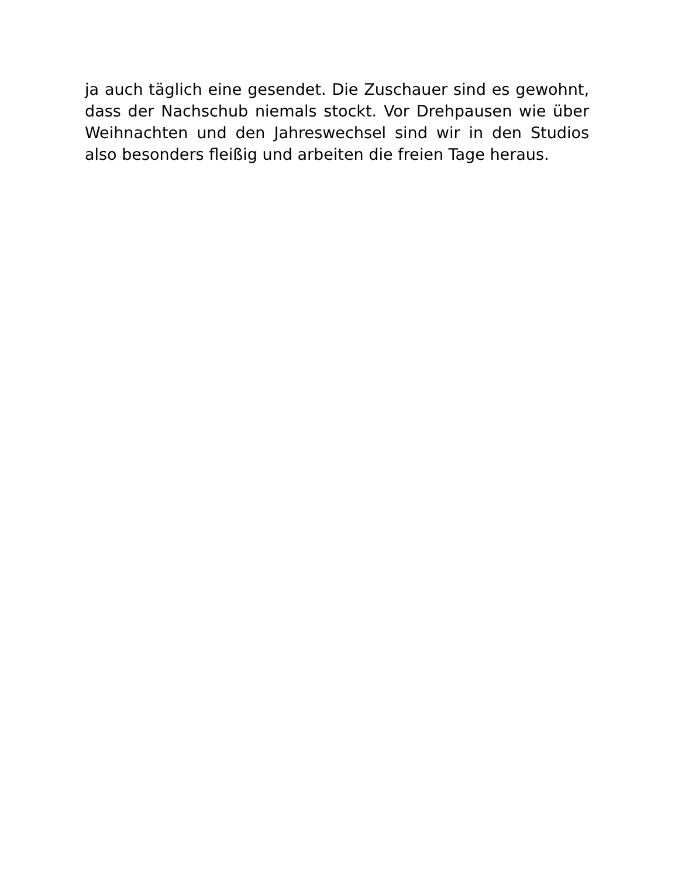ja auch täglich eine gesendet. Die Zuschauer sind es gewohnt, dass der Nachschub niemals stockt. Vor Drehpausen wie über Weihnachten und den Jahreswechsel sind wir in den Studios also besonders fleißig und arbeiten die freien Tage heraus.